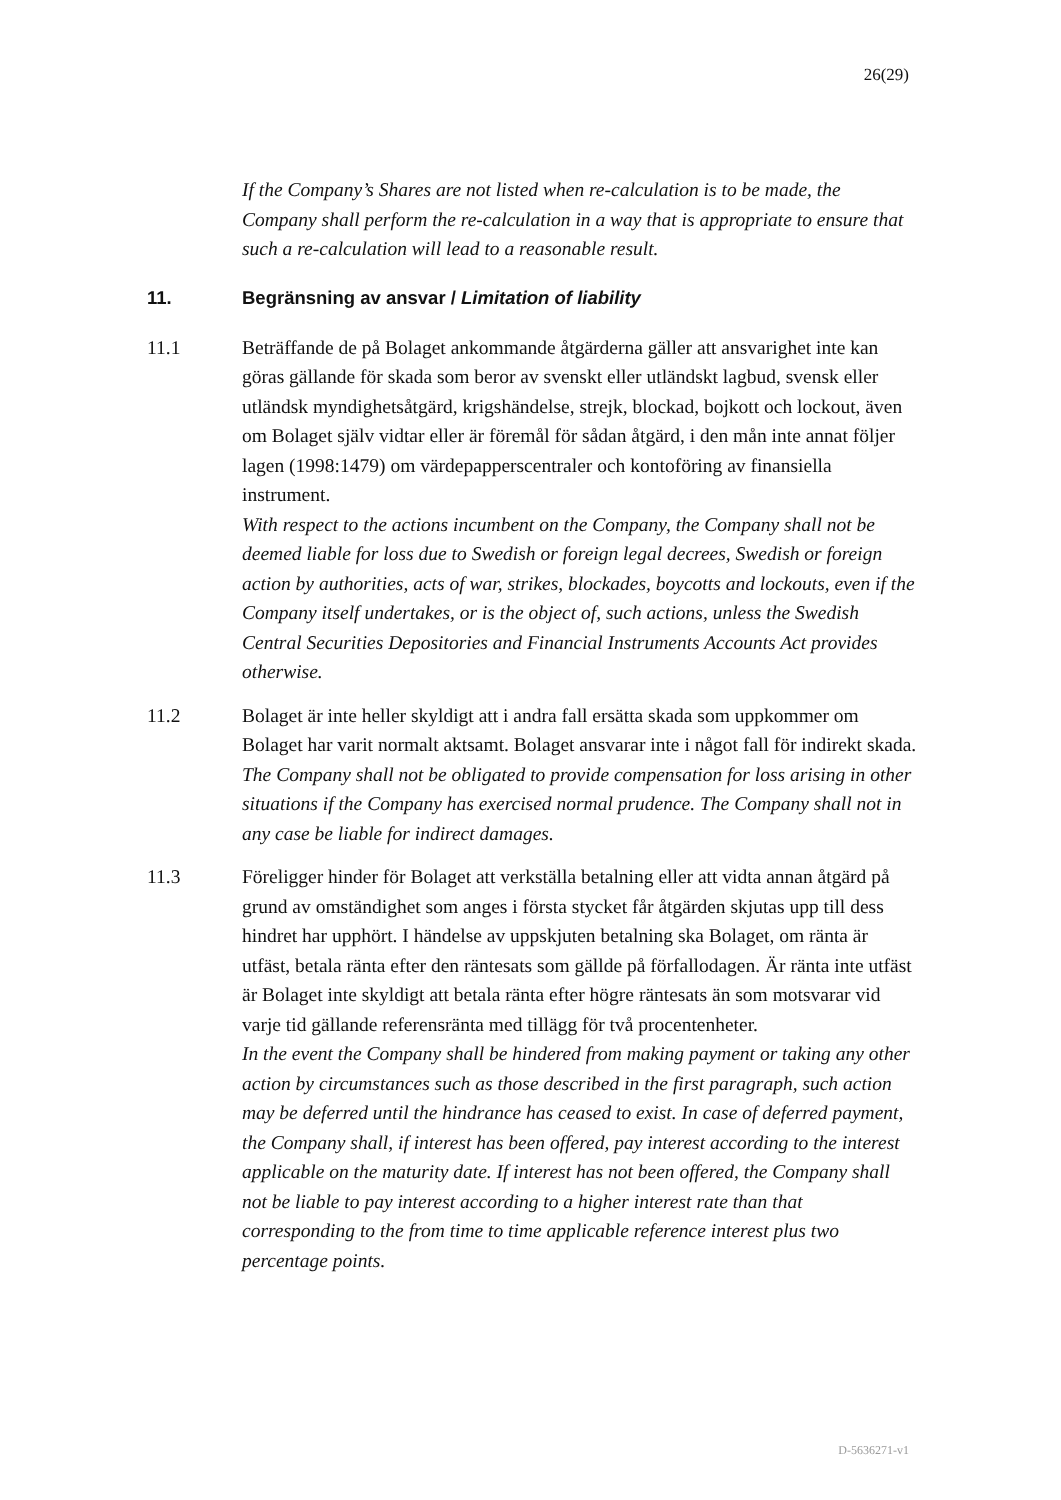26(29)
If the Company’s Shares are not listed when re-calculation is to be made, the Company shall perform the re-calculation in a way that is appropriate to ensure that such a re-calculation will lead to a reasonable result.
11. Begränsning av ansvar / Limitation of liability
11.1 Beträffande de på Bolaget ankommande åtgärderna gäller att ansvarighet inte kan göras gällande för skada som beror av svenskt eller utländskt lagbud, svensk eller utländsk myndighetsåtgärd, krigshändelse, strejk, blockad, bojkott och lockout, även om Bolaget själv vidtar eller är föremål för sådan åtgärd, i den mån inte annat följer lagen (1998:1479) om värdepapperscentraler och kontoföring av finansiella instrument.
With respect to the actions incumbent on the Company, the Company shall not be deemed liable for loss due to Swedish or foreign legal decrees, Swedish or foreign action by authorities, acts of war, strikes, blockades, boycotts and lockouts, even if the Company itself undertakes, or is the object of, such actions, unless the Swedish Central Securities Depositories and Financial Instruments Accounts Act provides otherwise.
11.2 Bolaget är inte heller skyldigt att i andra fall ersätta skada som uppkommer om Bolaget har varit normalt aktsamt. Bolaget ansvarar inte i något fall för indirekt skada.
The Company shall not be obligated to provide compensation for loss arising in other situations if the Company has exercised normal prudence. The Company shall not in any case be liable for indirect damages.
11.3 Föreligger hinder för Bolaget att verkställa betalning eller att vidta annan åtgärd på grund av omständighet som anges i första stycket får åtgärden skjutas upp till dess hindret har upphört. I händelse av uppskjuten betalning ska Bolaget, om ränta är utfäst, betala ränta efter den räntesats som gällde på förfallodagen. Är ränta inte utfäst är Bolaget inte skyldigt att betala ränta efter högre räntesats än som motsvarar vid varje tid gällande referensränta med tillägg för två procentenheter.
In the event the Company shall be hindered from making payment or taking any other action by circumstances such as those described in the first paragraph, such action may be deferred until the hindrance has ceased to exist. In case of deferred payment, the Company shall, if interest has been offered, pay interest according to the interest applicable on the maturity date. If interest has not been offered, the Company shall not be liable to pay interest according to a higher interest rate than that corresponding to the from time to time applicable reference interest plus two percentage points.
D-5636271-v1